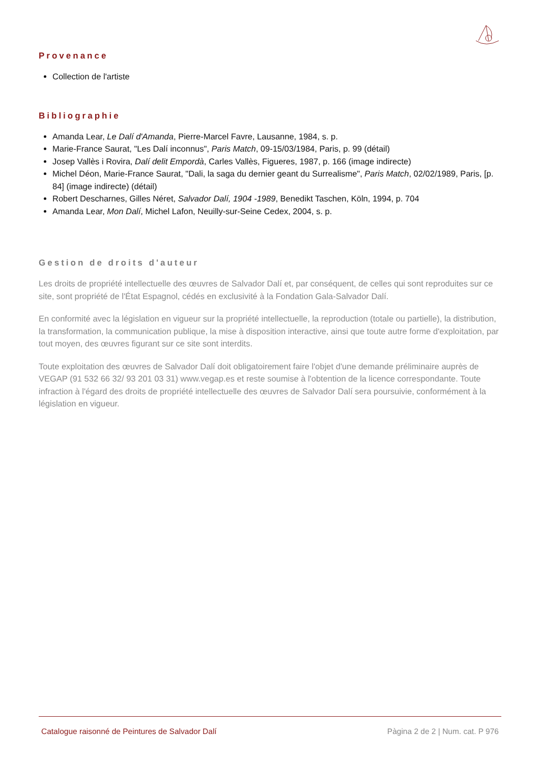Provenance
Collection de l'artiste
Bibliographie
Amanda Lear, Le Dalí d'Amanda, Pierre-Marcel Favre, Lausanne, 1984, s. p.
Marie-France Saurat, "Les Dalí inconnus", Paris Match, 09-15/03/1984, Paris, p. 99 (détail)
Josep Vallès i Rovira, Dalí delit Empordà, Carles Vallès, Figueres, 1987, p. 166 (image indirecte)
Michel Déon, Marie-France Saurat, "Dali, la saga du dernier geant du Surrealisme", Paris Match, 02/02/1989, Paris, [p. 84] (image indirecte) (détail)
Robert Descharnes, Gilles Néret, Salvador Dalí, 1904 -1989, Benedikt Taschen, Köln, 1994, p. 704
Amanda Lear, Mon Dalí, Michel Lafon, Neuilly-sur-Seine Cedex, 2004, s. p.
Gestion de droits d'auteur
Les droits de propriété intellectuelle des œuvres de Salvador Dalí et, par conséquent, de celles qui sont reproduites sur ce site, sont propriété de l'État Espagnol, cédés en exclusivité à la Fondation Gala-Salvador Dalí.
En conformité avec la législation en vigueur sur la propriété intellectuelle, la reproduction (totale ou partielle), la distribution, la transformation, la communication publique, la mise à disposition interactive, ainsi que toute autre forme d'exploitation, par tout moyen, des œuvres figurant sur ce site sont interdits.
Toute exploitation des œuvres de Salvador Dalí doit obligatoirement faire l'objet d'une demande préliminaire auprès de VEGAP (91 532 66 32/ 93 201 03 31) www.vegap.es et reste soumise à l'obtention de la licence correspondante. Toute infraction à l'égard des droits de propriété intellectuelle des œuvres de Salvador Dalí sera poursuivie, conformément à la législation en vigueur.
Catalogue raisonné de Peintures de Salvador Dalí Pàgina 2 de 2 | Num. cat. P 976